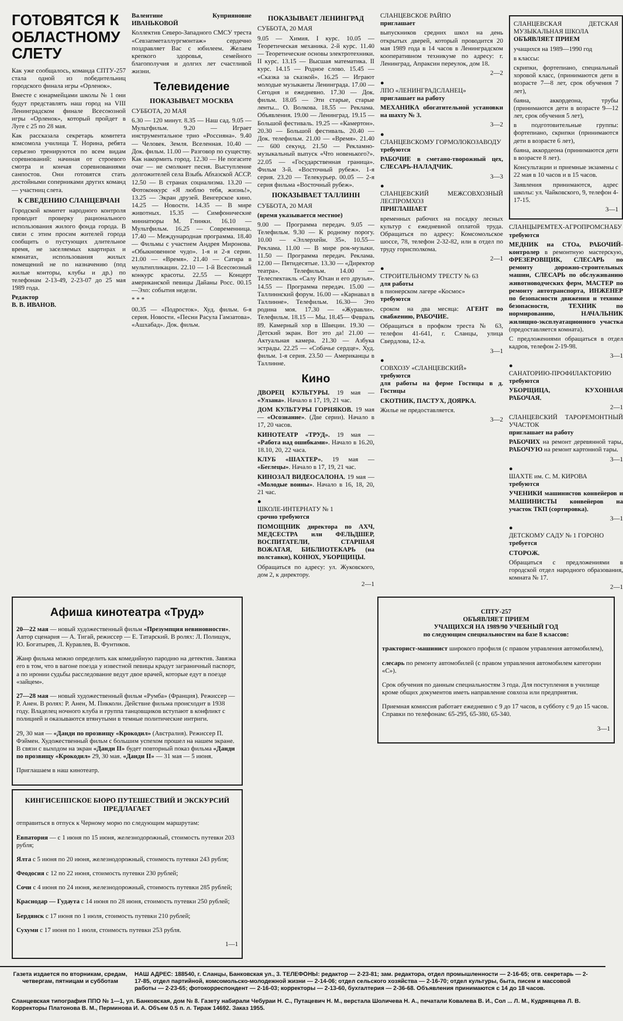ГОТОВЯТСЯ К ОБЛАСТНОМУ СЛЕТУ
Как уже сообщалось, команда СПТУ-257 стала одной из победительниц городского финала игры «Орленок».
Вместе с юнармейцами школы № 1 они будут представлять наш город на VIII Ленинградском финале Всесоюзной игры «Орленок», который пройдет в Луге с 25 по 28 мая.
Как рассказала секретарь комитета комсомола училища Т. Норина, ребята серьезно тренируются по всем видам соревнований: начиная от строевого смотра и кончая соревнованиями санпостов. Они готовятся стать достойными соперниками других команд — участниц слета.
К СВЕДЕНИЮ СЛАНЦЕВЧАН
Городской комитет народного контроля проводит проверку рационального использования жилого фонда города. В связи с этим просим жителей города сообщить о пустующих длительное время, не заселяемых квартирах и комнатах, использования жилых помещений не по назначению (под жилые конторы, клубы и др.) по телефонам 2-13-49, 2-23-07 до 25 мая 1989 года.
Редактор
В. В. ИВАНОВ.
Валентине Куприяновне ИВАНЬКОВОЙ
Коллектив Северо-Западного СМСУ треста «Севзапметаллургмонтаж» сердечно поздравляет Вас с юбилеем. Желаем крепкого здоровья, семейного благополучия и долгих лет счастливой жизни.
Телевидение
ПОКАЗЫВАЕТ МОСКВА
СУББОТА, 20 МАЯ
6.30 — 120 минут. 8.35 — Наш сад. 9.05 — Мультфильм. 9.20 — Играет инструментальное трио «Россияна». 9.40 — Человек. Земля. Вселенная. 10.40 — Док. фильм. 11.00 — Разговор по существу. Как накормить город. 12.30 — Не погасите очаг — не смолкнет песня. Выступление долгожителей села Взыбь Абхазской АССР. 12.50 — В странах социализма. 13.20 — Фотоконкурс «Я люблю тебя, жизнь!», 13.25 — Экран друзей. Венгерское кино. 14.25 — Новости. 14.35 — В мире животных. 15.35 — Симфонические миниатюры М. Глинки. 16.10 — Мультфильм. 16.25 — Современница. 17.40 — Международная программа. 18.40 — Фильмы с участием Андрея Миронова. «Обыкновенное чудо». 1-я и 2-я серии. 21.00 — «Время». 21.40 — Сатира в мультипликации. 22.10 — 1-й Всесоюзный конкурс красоты. 22.55 — Концерт американской певицы Дайаны Росс. 00.15—Эхо: события недели.
* * *
00.35 — «Подросток». Худ. фильм. 6-я серия. Новости. «Песни Расула Гамзатова». «Ашхабад». Док. фильм.
ПОКАЗЫВАЕТ ЛЕНИНГРАД
СУББОТА, 20 МАЯ
9.05 — Химия. I курс. 10.05 — Теоретическая механика. 2-й курс. 11.40 — Теоретические основы электротехники. II курс. 13.15 — Высшая математика. II курс. 14.15 — Родное слово. 15.45 — «Сказка за сказкой». 16.25 — Играют молодые музыканты Ленинграда. 17.00 — Сегодня и ежедневно. 17.30 — Док. фильм. 18.05 — Эти старые, старые ленты... О. Волкова. 18.55 — Реклама. Объявления. 19.00 — Ленинград. 19.15 — Большой фестиваль. 19.25 — «Камертон». 20.30 — Большой фестиваль. 20.40 — Док. телефильм. 21.00 — «Время». 21.40 — 600 секунд. 21.50 — Рекламно-музыкальный выпуск «Что новенького?». 22.05 — «Государственная граница». Фильм 3-й. «Восточный рубеж». 1-я серия. 23.20 — Телекурьер. 00.05 — 2-я серия фильма «Восточный рубеж».
ПОКАЗЫВАЕТ ТАЛЛИНН
СУББОТА, 20 МАЯ
(время указывается местное)
9.00 — Программа передач. 9.05 — Телефильм. 9.30 — К родному порогу. 10.00 — «Эллерхейн. 35». 10.55— Реклама. 11.00 — В мире рок-музыки. 11.50 — Программа передач. Реклама. 12.00 — Пятидесятые. 13.30 — «Директор театра». Телефильм. 14.00 — Телеспектакль «Салу Юхан и его друзья». 14.55 — Программа передач. 15.00 — Таллиннский форум. 16.00 — «Карнавал в Таллинне». Телефильм. 16.30— Это родина моя. 17.30 — «Журавли». Телефильм. 18.15 — Мы. 18.45— Февраль 89. Камерный хор в Швеции. 19.30 — Детский экран. Вот это да! 21.00 — Актуальная камера. 21.30 — Азбука эстрады. 22.25 — «Собачье сердце». Худ. фильм. 1-я серия. 23.50 — Американцы в Таллинне.
Кино
ДВОРЕЦ КУЛЬТУРЫ. 19 мая — «Улзана». Начало в 17, 19, 21 час.
ДОМ КУЛЬТУРЫ ГОРНЯКОВ. 19 мая — «Осознание». (Две серии). Начало в 17, 20 часов.
КИНОТЕАТР «ТРУД». 19 мая — «Работа над ошибками». Начало в 16.20, 18.10, 20, 22 часа.
КЛУБ «ШАХТЕР». 19 мая — «Беглецы». Начало в 17, 19, 21 час.
КИНОЗАЛ ВИДЕОСАЛОНА. 19 мая — «Молодые воины». Начало в 16, 18, 20, 21 час.
●
ШКОЛЕ-ИНТЕРНАТУ № 1
срочно требуются
ПОМОЩНИК директора по АХЧ, МЕДСЕСТРА или ФЕЛЬДШЕР, ВОСПИТАТЕЛИ, СТАРШАЯ ВОЖАТАЯ, БИБЛИОТЕКАРЬ (на полставки), КОНЮХ, УБОРЩИЦЫ.
Обращаться по адресу: ул. Жуковского, дом 2, к директору.
2—1
СЛАНЦЕВСКОЕ РАЙПО
приглашает
выпускников средних школ на день открытых дверей, который проводится 20 мая 1989 года в 14 часов в Ленинградском кооперативном техникуме по адресу: г. Ленинград, Апраксин переулок, дом 18.
2—2
●
ЛПО «ЛЕНИНГРАДСЛАНЕЦ»
приглашает на работу
МЕХАНИКА обогатительной установки на шахту № 3.
3—2
●
СЛАНЦЕВСКОМУ ГОРМОЛОКОЗАВОДУ
требуются
РАБОЧИЕ в сметано-творожный цех, СЛЕСАРЬ-НАЛАДЧИК.
3—3
●
СЛАНЦЕВСКИЙ МЕЖСОВХОЗНЫЙ ЛЕСПРОМХОЗ
ПРИГЛАШАЕТ
временных рабочих на посадку лесных культур с ежедневной оплатой труда. Обращаться по адресу: Комсомольское шоссе, 78, телефон 2-32-82, или в отдел по труду горисполкома.
2—1
●
СТРОИТЕЛЬНОМУ ТРЕСТУ № 63
для работы
в пионерском лагере «Космос»
требуются
сроком на два месяца: АГЕНТ по снабжению, РАБОЧИЕ.
Обращаться в профком треста № 63, телефон 41-641, г. Сланцы, улица Свердлова, 12-а.
3—1
●
СОВХОЗУ «СЛАНЦЕВСКИЙ»
требуются
для работы на ферме Гостицы в д. Гостицы
СКОТНИК, ПАСТУХ, ДОЯРКА.
Жилье не предоставляется.
3—2
СЛАНЦЕВСКАЯ ДЕТСКАЯ МУЗЫКАЛЬНАЯ ШКОЛА
ОБЪЯВЛЯЕТ ПРИЕМ
учащихся на 1989—1990 год
в классы:
скрипки, фортепиано, специальный хоровой класс, (принимаются дети в возрасте 7—8 лет, срок обучения 7 лет),
баяна, аккордеона, трубы (принимаются дети в возрасте 9—12 лет, срок обучения 5 лет),
в подготовительные группы: фортепиано, скрипки (принимаются дети в возрасте 6 лет),
баяна, аккордеона (принимаются дети в возрасте 8 лет).
Консультации и приемные экзамены с 22 мая в 10 часов и в 15 часов.
Заявления принимаются, адрес школы: ул. Чайковского, 9, телефон 4-17-15.
3—1
СЛАНЦЫРЕМТЕХ-АГРОПРОМСНАБУ
требуются
МЕДНИК на СТОа, РАБОЧИЙ-контролер в ремонтную мастерскую, ФРЕЗЕРОВЩИК, СЛЕСАРЬ по ремонту дорожно-строительных машин, СЛЕСАРЬ по обслуживанию животноводческих ферм, МАСТЕР по ремонту автотранспорта, ИНЖЕНЕР по безопасности движения и технике безопасности, ТЕХНИК по нормированию, НАЧАЛЬНИК жилищно-эксплуатационного участка (предоставляется комната).
С предложениями обращаться в отдел кадров, телефон 2-19-98.
3—1
●
САНАТОРИЮ-ПРОФИЛАКТОРИЮ
требуются
УБОРЩИЦА, КУХОННАЯ РАБОЧАЯ.
2—1
СЛАНЦЕВСКИЙ ТАРОРЕМОНТНЫЙ УЧАСТОК
приглашает на работу
РАБОЧИХ на ремонт деревянной тары, РАБОЧУЮ на ремонт картонной тары.
3—1
●
ШАХТЕ им. С. М. КИРОВА
требуются
УЧЕНИКИ машинистов конвейеров и МАШИНИСТЫ конвейеров на участок ТКП (сортировка).
3—1
●
ДЕТСКОМУ САДУ № 1 ГОРОНО
требуется
СТОРОЖ.
Обращаться с предложениями в городской отдел народного образования, комната № 17.
2—1
Афиша кинотеатра «Труд»
20—22 мая — новый художественный фильм «Презумпция невиновности». Автор сценария — А. Тигай, режиссер — Е. Татарский. В ролях: Л. Полищук, Ю. Богатырев, Л. Куравлев, В. Фунтиков.
Жанр фильма можно определить как комедийную пародию на детектив. Завязка его в том, что в вагоне поезда у известной певицы крадут заграничный паспорт, а по иронии судьбы расследование ведут двое врачей, которые едут в поезде «зайцем».
27—28 мая — новый художественный фильм «Румба» (Франция). Режиссер — Р. Анен. В ролях: Р. Анен, М. Пикколи. Действие фильма происходит в 1938 году. Владелец ночного клуба и группа танцовщиков вступают в конфликт с полицией и оказываются втянутыми в темные политические интриги.
29, 30 мая — «Данди по прозвищу «Крокодил» (Австралия). Режиссер П. Фэймен. Художественный фильм с большим успехом прошел на нашем экране. В связи с выходом на экран «Данди II» будет повторный показ фильма «Данди по прозвищу «Крокодил» 29, 30 мая. «Данди II» — 31 мая — 5 июня.
Приглашаем в наш кинотеатр.
КИНГИСЕППСКОЕ БЮРО ПУТЕШЕСТВИЙ И ЭКСКУРСИЙ
ПРЕДЛАГАЕТ
отправиться в отпуск к Черному морю по следующим маршрутам:
Евпатория — с 1 июня по 15 июня, железнодорожный, стоимость путевки 203 рубля;
Ялта с 5 июня по 20 июня, железнодорожный, стоимость путевки 243 рубля;
Феодосия с 12 по 22 июня, стоимость путевки 230 рублей;
Сочи с 4 июня по 24 июня, железнодорожный, стоимость путевки 285 рублей;
Краснодар — Гудаута с 14 июня по 28 июня, стоимость путевки 250 рублей;
Бердянск с 17 июня по 1 июля, стоимость путевки 210 рублей;
Сухуми с 17 июня по 1 июля, стоимость путевки 253 рубля.
1—1
СПТУ-257
ОБЪЯВЛЯЕТ ПРИЕМ
УЧАЩИХСЯ НА 1989/90 УЧЕБНЫЙ ГОД
по следующим специальностям на базе 8 классов:
тракторист-машинист широкого профиля (с правом управления автомобилем),
слесарь по ремонту автомобилей (с правом управления автомобилем категории «С»).
Срок обучения по данным специальностям 3 года. Для поступления в училище кроме общих документов иметь направление совхоза или предприятия.
Приемная комиссия работает ежедневно с 9 до 17 часов, в субботу с 9 до 15 часов. Справки по телефонам: 65-295, 65-380, 65-340.
3—1
Газета издается по вторникам, средам, четвергам, пятницам и субботам
НАШ АДРЕС: 188540, г. Сланцы, Банковская ул., 3. ТЕЛЕФОНЫ: редактор — 2-23-81; зам. редактора, отдел промышленности — 2-16-65; отв. секретарь — 2-17-85, отдел партийной, комсомольско-молодежной жизни — 2-14-06; отдел сельского хозяйства — 2-16-70; отдел культуры, быта, писем и массовой работы — 2-23-65; фотокорреспондент — 2-16-03; корректоры — 2-13-60, бухгалтерия — 2-36-68. Объявления принимаются с 14 до 18 часов.
Сланцевская типография ППО № 1—1, ул. Банковская, дом № 8. Газету набирали Чебураи Н. С., Путацевич Н. М., верстала Шоличева Н. А., печатали Ковалева В. И., Сол ... Л. М., Кудрявцева Л. В. Корректоры Платонова В. М., Перминова И. А. Объем 0.5 п. л. Тираж 14692. Заказ 1955.